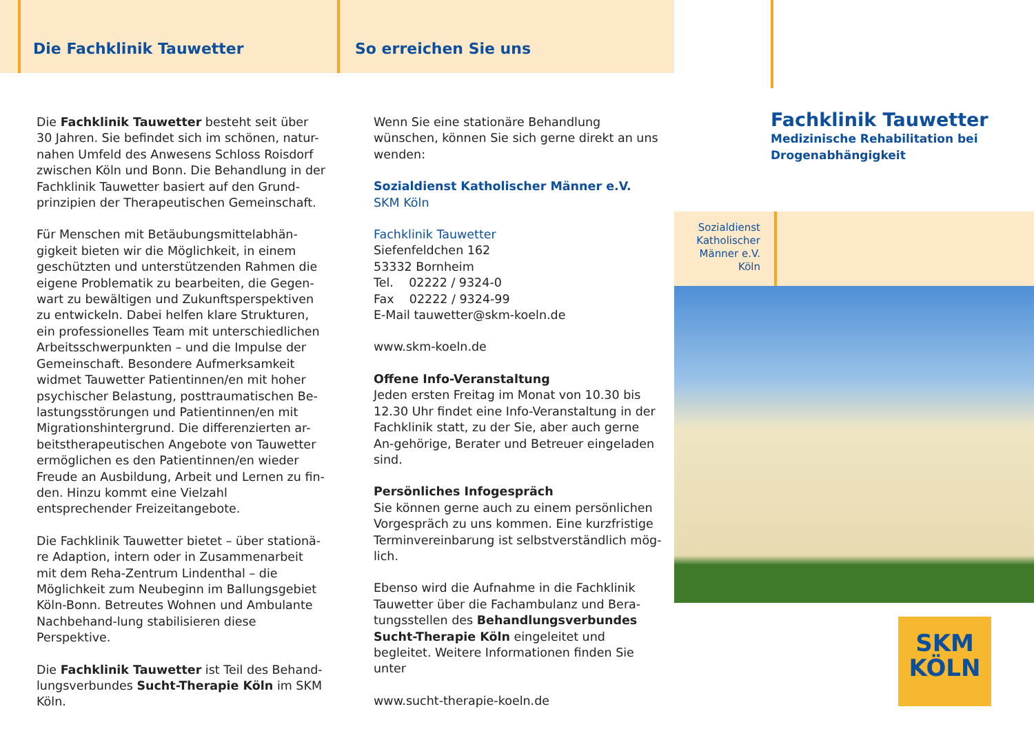Die Fachklinik Tauwetter
Die Fachklinik Tauwetter besteht seit über 30 Jahren. Sie befindet sich im schönen, natur-nahen Umfeld des Anwesens Schloss Roisdorf zwischen Köln und Bonn. Die Behandlung in der Fachklinik Tauwetter basiert auf den Grund-prinzipien der Therapeutischen Gemeinschaft.
Für Menschen mit Betäubungsmittelabhän-gigkeit bieten wir die Möglichkeit, in einem geschützten und unterstützenden Rahmen die eigene Problematik zu bearbeiten, die Gegen-wart zu bewältigen und Zukunftsperspektiven zu entwickeln. Dabei helfen klare Strukturen, ein professionelles Team mit unterschiedlichen Arbeitsschwerpunkten – und die Impulse der Gemeinschaft. Besondere Aufmerksamkeit widmet Tauwetter Patientinnen/en mit hoher psychischer Belastung, posttraumatischen Be-lastungsstörungen und Patientinnen/en mit Migrationshintergrund. Die differenzierten ar-beitstherapeutischen Angebote von Tauwetter ermöglichen es den Patientinnen/en wieder Freude an Ausbildung, Arbeit und Lernen zu fin-den. Hinzu kommt eine Vielzahl entsprechender Freizeitangebote.
Die Fachklinik Tauwetter bietet – über stationä-re Adaption, intern oder in Zusammenarbeit mit dem Reha-Zentrum Lindenthal – die Möglichkeit zum Neubeginn im Ballungsgebiet Köln-Bonn. Betreutes Wohnen und Ambulante Nachbehand-lung stabilisieren diese Perspektive.
Die Fachklinik Tauwetter ist Teil des Behand-lungsverbundes Sucht-Therapie Köln im SKM Köln.
So erreichen Sie uns
Wenn Sie eine stationäre Behandlung wünschen, können Sie sich gerne direkt an uns wenden:
Sozialdienst Katholischer Männer e.V.
SKM Köln
Fachklinik Tauwetter
Siefenfeldchen 162
53332 Bornheim
Tel. 02222 / 9324-0
Fax 02222 / 9324-99
E-Mail tauwetter@skm-koeln.de
www.skm-koeln.de
Offene Info-Veranstaltung
Jeden ersten Freitag im Monat von 10.30 bis 12.30 Uhr findet eine Info-Veranstaltung in der Fachklinik statt, zu der Sie, aber auch gerne An-gehörige, Berater und Betreuer eingeladen sind.
Persönliches Infogespräch
Sie können gerne auch zu einem persönlichen Vorgespräch zu uns kommen. Eine kurzfristige Terminvereinbarung ist selbstverständlich mög-lich.
Ebenso wird die Aufnahme in die Fachklinik Tauwetter über die Fachambulanz und Bera-tungsstellen des Behandlungsverbundes Sucht-Therapie Köln eingeleitet und begleitet. Weitere Informationen finden Sie unter
www.sucht-therapie-koeln.de
Fachklinik Tauwetter
Medizinische Rehabilitation bei Drogenabhängigkeit
Sozialdienst Katholischer Männer e.V. Köln
SKM
KÖLN